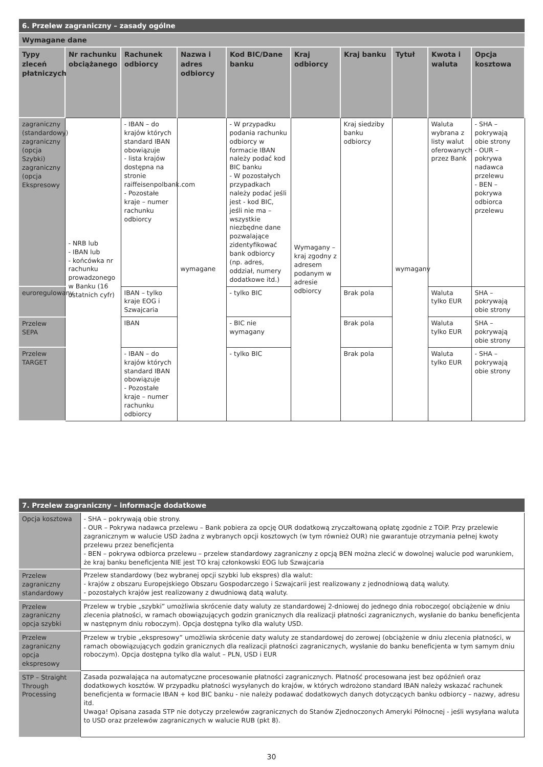| 6. Przelew zagraniczny – zasady ogólne | | | | | | | | | |
| Wymagane dane | | | | | | | | | |
| Typy zleceń płatniczych | Nr rachunku obciążanego | Rachunek odbiorcy | Nazwa i adres odbiorcy | Kod BIC/Dane banku | Kraj odbiorcy | Kraj banku | Tytuł | Kwota i waluta | Opcja kosztowa |
| zagraniczny (standardowy) zagraniczny (opcja Szybki) zagraniczny (opcja Ekspresowy | - NRB lub - IBAN lub - końcówka nr rachunku prowadzonego w Banku (16 ostatnich cyfr) | - IBAN – do krajów których standard IBAN obowiązuje - lista krajów dostępna na stronie raiffeisenpolbank.com - Pozostałe kraje – numer rachunku odbiorcy | wymagane | - W przypadku podania rachunku odbiorcy w formacie IBAN należy podać kod BIC banku - W pozostałych przypadkach należy podać jeśli jest - kod BIC, jeśli nie ma – wszystkie niezbędne dane pozwalające zidentyfikować bank odbiorcy (np. adres, oddział, numery dodatkowe itd.) | Wymagany – kraj zgodny z adresem podanym w adresie odbiorcy | Kraj siedziby banku odbiorcy | wymagany | Waluta wybrana z listy walut oferowanych przez Bank | - SHA – pokrywają obie strony - OUR – pokrywa nadawca przelewu - BEN – pokrywa odbiorca przelewu |
| euroregulowany | | IBAN – tylko kraje EOG i Szwajcaria | | - tylko BIC | | Brak pola | | Waluta tylko EUR | SHA – pokrywają obie strony |
| Przelew SEPA | | IBAN | | - BIC nie wymagany | | Brak pola | | Waluta tylko EUR | SHA – pokrywają obie strony |
| Przelew TARGET | | - IBAN – do krajów których standard IBAN obowiązuje - Pozostałe kraje – numer rachunku odbiorcy | | - tylko BIC | | Brak pola | | Waluta tylko EUR | - SHA – pokrywają obie strony |
| 7. Przelew zagraniczny – informacje dodatkowe | |
| Opcja kosztowa | - SHA – pokrywają obie strony. - OUR – Pokrywa nadawca przelewu – Bank pobiera za opcję OUR dodatkową zryczałtowaną opłatę zgodnie z TOiP. Przy przelewie zagranicznym w walucie USD żadna z wybranych opcji kosztowych (w tym również OUR) nie gwarantuje otrzymania pełnej kwoty przelewu przez beneficjenta - BEN – pokrywa odbiorca przelewu – przelew standardowy zagraniczny z opcją BEN można zlecić w dowolnej walucie pod warunkiem, że kraj banku beneficjenta NIE jest TO kraj członkowski EOG lub Szwajcaria |
| Przelew zagraniczny standardowy | Przelew standardowy (bez wybranej opcji szybki lub ekspres) dla walut: - krajów z obszaru Europejskiego Obszaru Gospodarczego i Szwajcarii jest realizowany z jednodniową datą waluty. - pozostałych krajów jest realizowany z dwudniową datą waluty. |
| Przelew zagraniczny opcja szybki | Przelew w trybie „szybki” umożliwia skrócenie daty waluty ze standardowej 2-dniowej do jednego dnia roboczego( obciążenie w dniu zlecenia płatności, w ramach obowiązujących godzin granicznych dla realizacji płatności zagranicznych, wysłanie do banku beneficjenta w następnym dniu roboczym). Opcja dostępna tylko dla waluty USD. |
| Przelew zagraniczny opcja ekspresowy | Przelew w trybie „ekspresowy” umożliwia skrócenie daty waluty ze standardowej do zerowej (obciążenie w dniu zlecenia płatności, w ramach obowiązujących godzin granicznych dla realizacji płatności zagranicznych, wysłanie do banku beneficjenta w tym samym dniu roboczym). Opcja dostępna tylko dla walut – PLN, USD i EUR |
| STP – Straight Through Processing | Zasada pozwalająca na automatyczne procesowanie płatności zagranicznych. Płatność procesowana jest bez opóźnień oraz dodatkowych kosztów. W przypadku płatności wysyłanych do krajów, w których wdrożono standard IBAN należy wskazać rachunek beneficjenta w formacie IBAN + kod BIC banku - nie należy podawać dodatkowych danych dotyczących banku odbiorcy – nazwy, adresu itd. Uwaga! Opisana zasada STP nie dotyczy przelewów zagranicznych do Stanów Zjednoczonych Ameryki Północnej - jeśli wysyłana waluta to USD oraz przelewów zagranicznych w walucie RUB (pkt 8). |
30